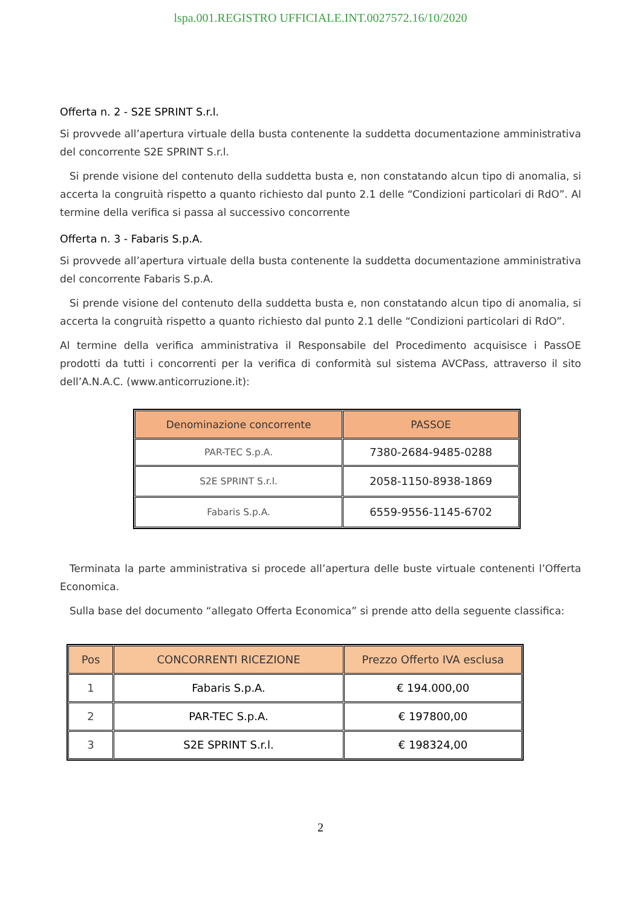lspa.001.REGISTRO UFFICIALE.INT.0027572.16/10/2020
Offerta n. 2 - S2E SPRINT S.r.l.
Si provvede all’apertura virtuale della busta contenente la suddetta documentazione amministrativa del concorrente S2E SPRINT S.r.l.
Si prende visione del contenuto della suddetta busta e, non constatando alcun tipo di anomalia, si accerta la congruità rispetto a quanto richiesto dal punto 2.1 delle “Condizioni particolari di RdO”. Al termine della verifica si passa al successivo concorrente
Offerta n. 3 - Fabaris S.p.A.
Si provvede all’apertura virtuale della busta contenente la suddetta documentazione amministrativa del concorrente Fabaris S.p.A.
Si prende visione del contenuto della suddetta busta e, non constatando alcun tipo di anomalia, si accerta la congruità rispetto a quanto richiesto dal punto 2.1 delle “Condizioni particolari di RdO”.
Al termine della verifica amministrativa il Responsabile del Procedimento acquisisce i PassOE prodotti da tutti i concorrenti per la verifica di conformità sul sistema AVCPass, attraverso il sito dell’A.N.A.C. (www.anticorruzione.it):
| Denominazione concorrente | PASSOE |
| --- | --- |
| PAR-TEC S.p.A. | 7380-2684-9485-0288 |
| S2E SPRINT S.r.l. | 2058-1150-8938-1869 |
| Fabaris S.p.A. | 6559-9556-1145-6702 |
Terminata la parte amministrativa si procede all’apertura delle buste virtuale contenenti l’Offerta Economica.
Sulla base del documento “allegato Offerta Economica” si prende atto della seguente classifica:
| Pos | CONCORRENTI RICEZIONE | Prezzo Offerto IVA esclusa |
| --- | --- | --- |
| 1 | Fabaris S.p.A. | € 194.000,00 |
| 2 | PAR-TEC S.p.A. | € 197800,00 |
| 3 | S2E SPRINT S.r.l. | € 198324,00 |
2